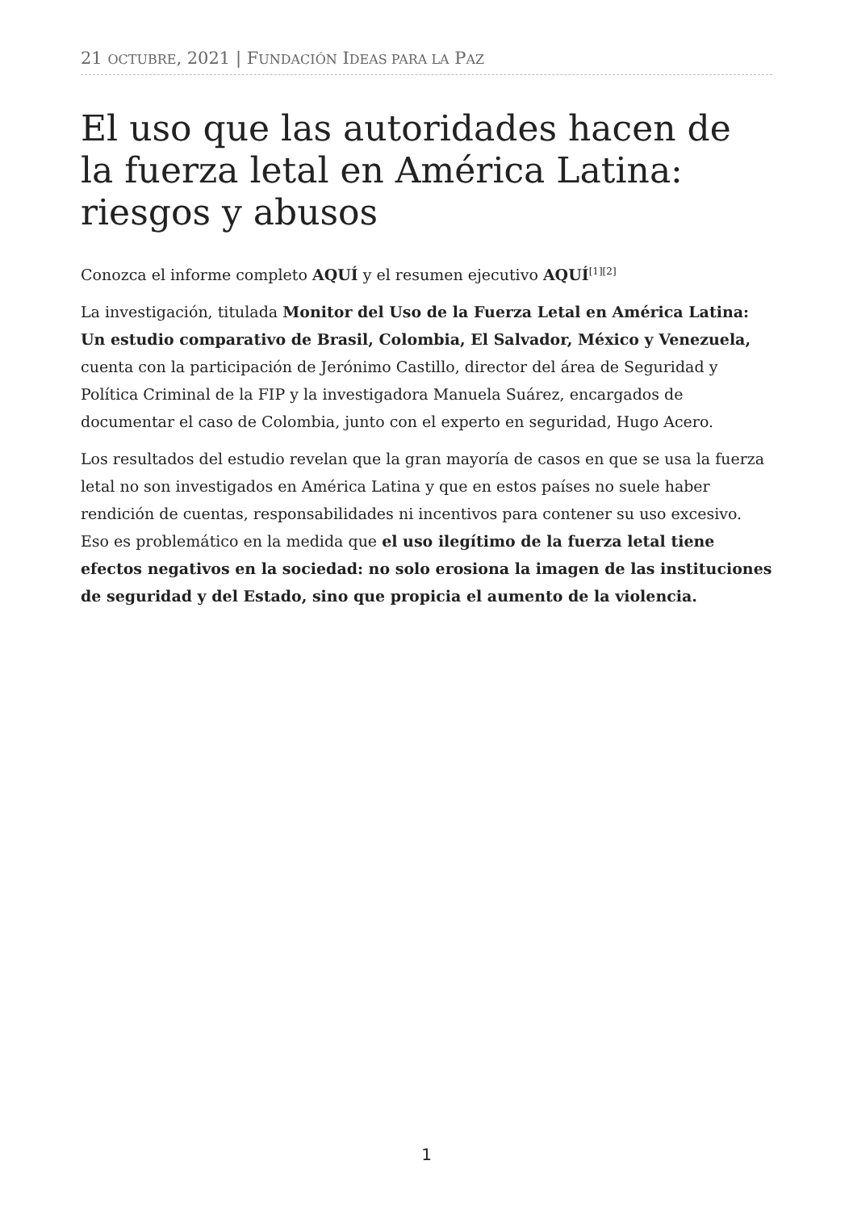21 OCTUBRE, 2021 | FUNDACIÓN IDEAS PARA LA PAZ
El uso que las autoridades hacen de la fuerza letal en América Latina: riesgos y abusos
Conozca el informe completo AQUÍ y el resumen ejecutivo AQUÍ<sup>[1][2]</sup>
La investigación, titulada Monitor del Uso de la Fuerza Letal en América Latina: Un estudio comparativo de Brasil, Colombia, El Salvador, México y Venezuela, cuenta con la participación de Jerónimo Castillo, director del área de Seguridad y Política Criminal de la FIP y la investigadora Manuela Suárez, encargados de documentar el caso de Colombia, junto con el experto en seguridad, Hugo Acero.
Los resultados del estudio revelan que la gran mayoría de casos en que se usa la fuerza letal no son investigados en América Latina y que en estos países no suele haber rendición de cuentas, responsabilidades ni incentivos para contener su uso excesivo. Eso es problemático en la medida que el uso ilegítimo de la fuerza letal tiene efectos negativos en la sociedad: no solo erosiona la imagen de las instituciones de seguridad y del Estado, sino que propicia el aumento de la violencia.
1